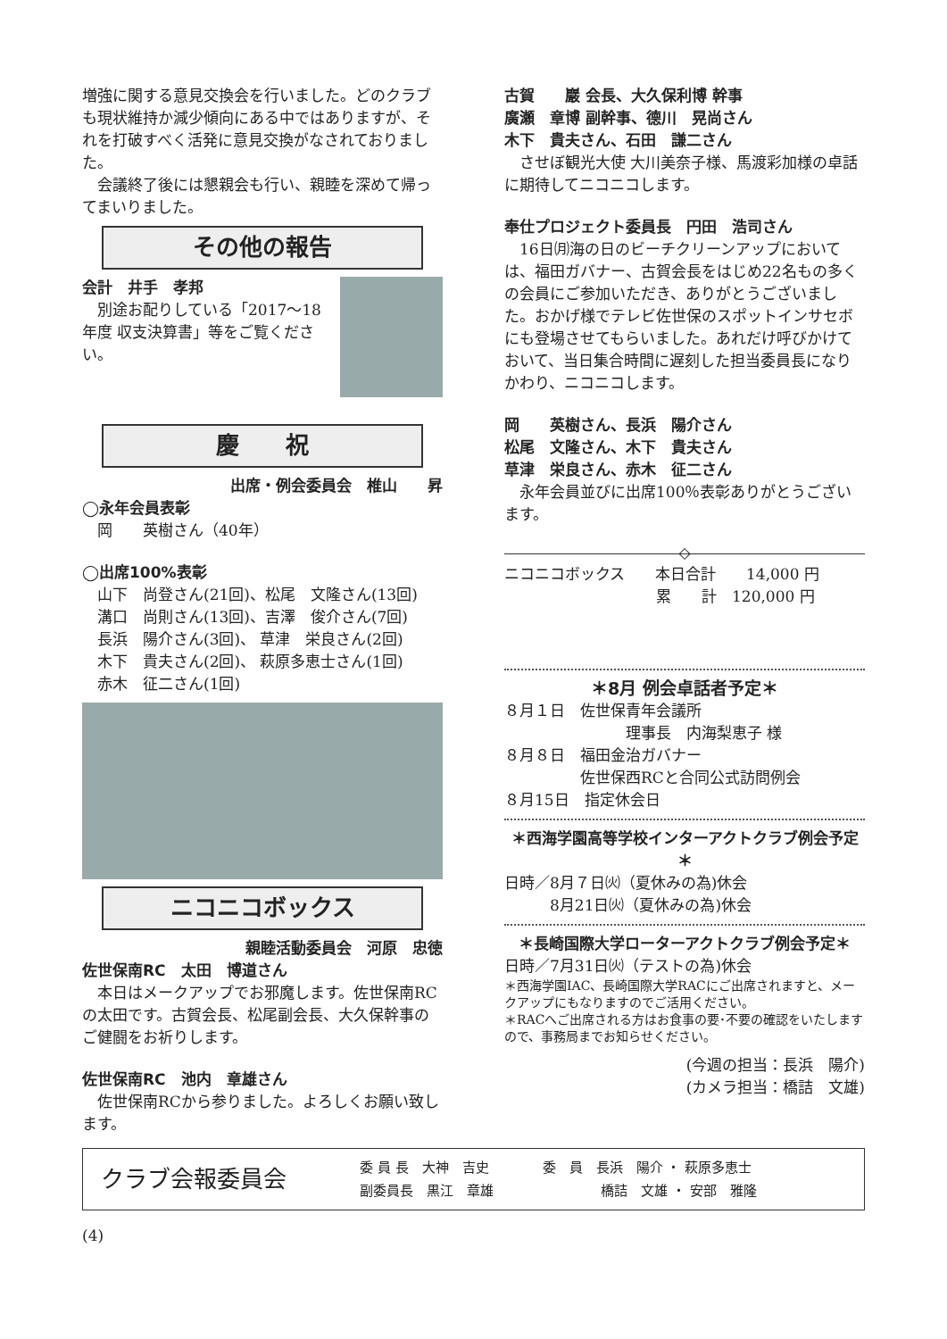増強に関する意見交換会を行いました。どのクラブも現状維持か減少傾向にある中ではありますが、それを打破すべく活発に意見交換がなされておりました。
会議終了後には懇親会も行い、親睦を深めて帰ってまいりました。
その他の報告
会計　井手　孝邦
別途お配りしている「2017～18年度 収支決算書」等をご覧ください。
慶　　祝
出席・例会委員会　椎山　　昇
◯永年会員表彰
　岡　　英樹さん（40年）
◯出席100%表彰
　山下　尚登さん(21回)、松尾　文隆さん(13回)
　溝口　尚則さん(13回)、吉澤　俊介さん(7回)
　長浜　陽介さん(3回)、 草津　栄良さん(2回)
　木下　貴夫さん(2回)、 萩原多恵士さん(1回)
　赤木　征二さん(1回)
ニコニコボックス
親睦活動委員会　河原　忠徳
佐世保南RC　太田　博道さん
本日はメークアップでお邪魔します。佐世保南RCの太田です。古賀会長、松尾副会長、大久保幹事のご健闘をお祈りします。
佐世保南RC　池内　章雄さん
佐世保南RCから参りました。よろしくお願い致します。
古賀　　巖 会長、大久保利博 幹事
廣瀬　章博 副幹事、德川　晃尚さん
木下　貴夫さん、石田　謙二さん
させぼ観光大使 大川美奈子様、馬渡彩加様の卓話に期待してニコニコします。
奉仕プロジェクト委員長　円田　浩司さん
16日㈪海の日のビーチクリーンアップにおいては、福田ガバナー、古賀会長をはじめ22名もの多くの会員にご参加いただき、ありがとうございました。おかげ様でテレビ佐世保のスポットインサセボにも登場させてもらいました。あれだけ呼びかけておいて、当日集合時間に遅刻した担当委員長になりかわり、ニコニコします。
岡　　英樹さん、長浜　陽介さん
松尾　文隆さん、木下　貴夫さん
草津　栄良さん、赤木　征二さん
永年会員並びに出席100％表彰ありがとうございます。
◇
ニコニコボックス　　本日合計　　14,000 円
　　　　　　　　　　累　　計　120,000 円
＊8月 例会卓話者予定＊
８月１日　佐世保青年会議所
　　　　　　　　理事長　内海梨恵子 様
８月８日　福田金治ガバナー
　　　　　佐世保西RCと合同公式訪問例会
８月15日　指定休会日
＊西海学園高等学校インターアクトクラブ例会予定＊
日時／8月７日㈫（夏休みの為)休会
　　　8月21日㈫（夏休みの為)休会
＊長崎国際大学ローターアクトクラブ例会予定＊
日時／7月31日㈫（テストの為)休会
＊西海学園IAC、長崎国際大学RACにご出席されますと、メークアップにもなりますのでご活用ください。
＊RACへご出席される方はお食事の要･不要の確認をいたしますので、事務局までお知らせください。
(今週の担当：長浜　陽介)
(カメラ担当：橋詰　文雄)
クラブ会報委員会
委 員 長　大神　吉史　　　　委　員　長浜　陽介 ・ 萩原多恵士
副委員長　黒江　章雄　　　　　　　　橋詰　文雄 ・ 安部　雅隆
(4)